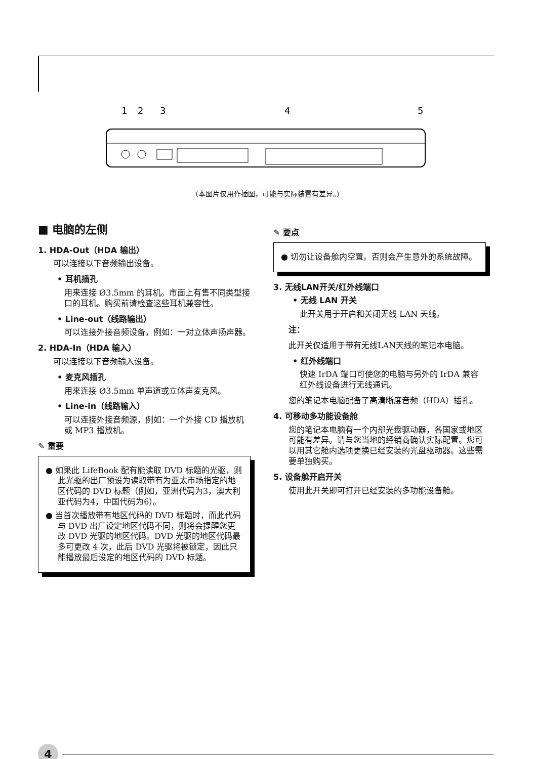1
2
3
4
5
（本图片仅用作插图，可能与实际装置有差异。）
■ 电脑的左侧
1. HDA-Out（HDA 输出）
可以连接以下音频输出设备。
• 耳机插孔
用来连接 Ø3.5mm 的耳机。市面上有售不同类型接口的耳机。购买前请检查这些耳机兼容性。
• Line-out（线路输出）
可以连接外接音频设备，例如：一对立体声扬声器。
2. HDA-In（HDA 输入）
可以连接以下音频输入设备。
• 麦克风插孔
用来连接 Ø3.5mm 单声道或立体声麦克风。
• Line-in（线路输入）
可以连接外接音频源，例如：一个外接 CD 播放机或 MP3 播放机。
✎ 重要
● 如果此 LifeBook 配有能读取 DVD 标题的光驱，则此光驱的出厂预设为读取带有为亚太市场指定的地区代码的 DVD 标题（例如，亚洲代码为3，澳大利亚代码为4，中国代码为6）。
● 当首次播放带有地区代码的 DVD 标题时，而此代码与 DVD 出厂设定地区代码不同，则将会提醒您更改 DVD 光驱的地区代码。DVD 光驱的地区代码最多可更改 4 次，此后 DVD 光驱将被锁定，因此只能播放最后设定的地区代码的 DVD 标题。
✎ 要点
● 切勿让设备舱内空置。否则会产生意外的系统故障。
3. 无线LAN开关/红外线端口
• 无线 LAN 开关
此开关用于开启和关闭无线 LAN 天线。
注：
此开关仅适用于带有无线LAN天线的笔记本电脑。
• 红外线端口
快速 IrDA 端口可使您的电脑与另外的 IrDA 兼容红外线设备进行无线通讯。
您的笔记本电脑配备了高清晰度音频（HDA）插孔。
4. 可移动多功能设备舱
您的笔记本电脑有一个内部光盘驱动器，各国家或地区可能有差异。请与您当地的经销商确认实际配置。您可以用其它舱内选项更换已经安装的光盘驱动器。这些需要单独购买。
5. 设备舱开启开关
使用此开关即可打开已经安装的多功能设备舱。
4